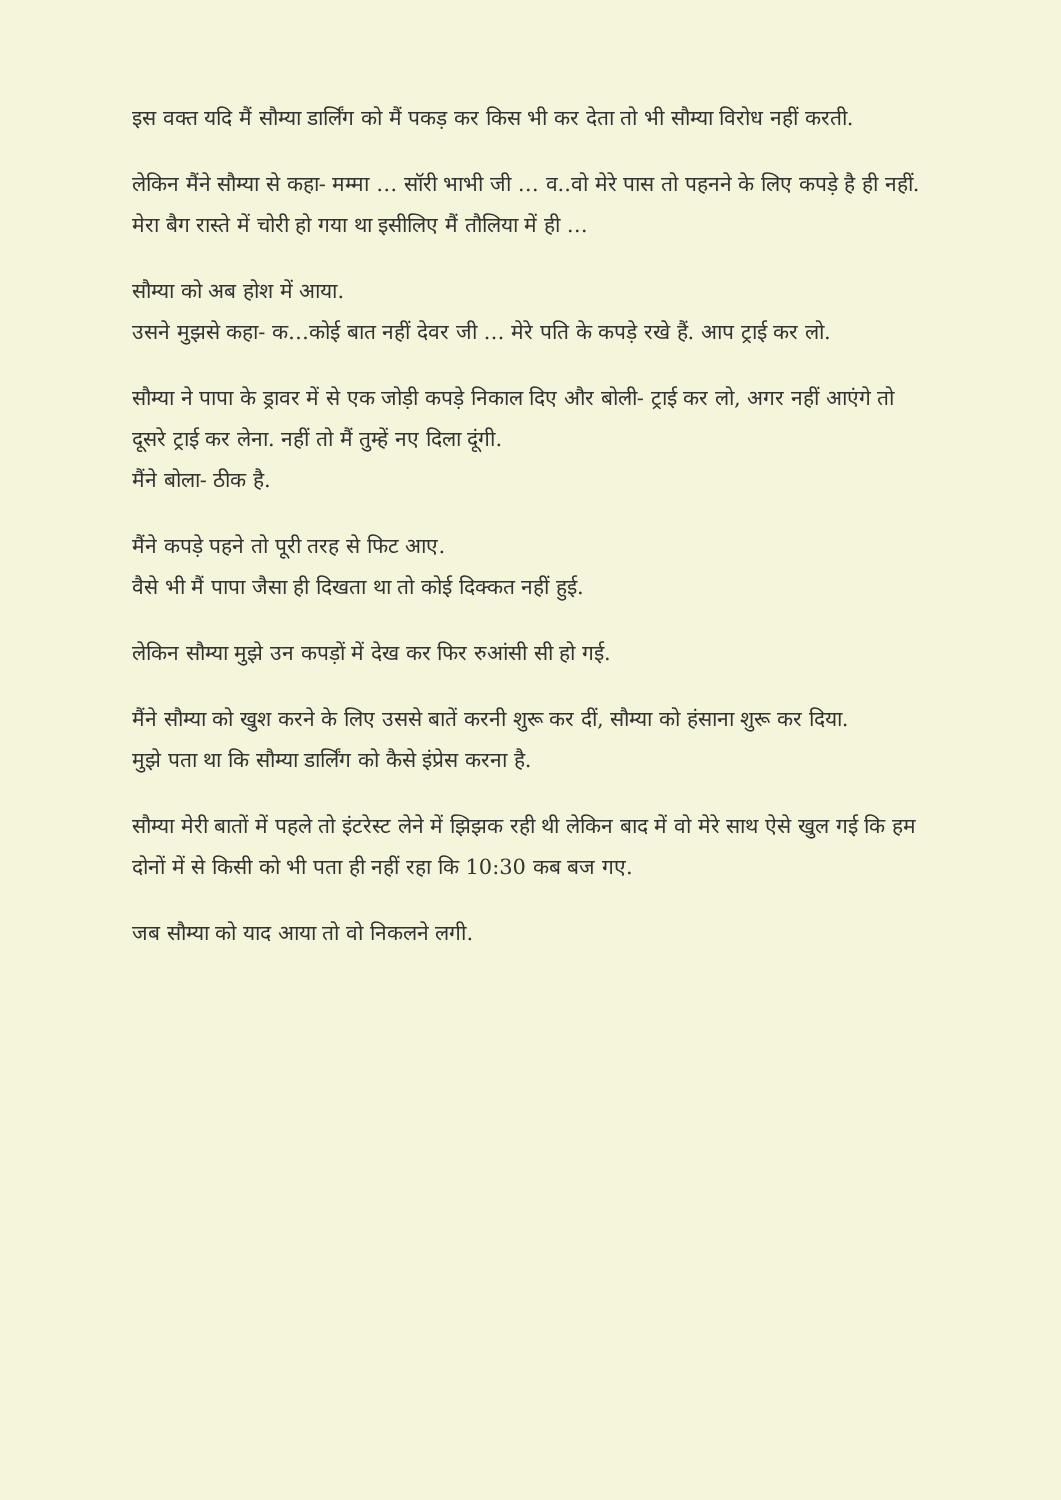इस वक्त यदि मैं सौम्या डार्लिंग को मैं पकड़ कर किस भी कर देता तो भी सौम्या विरोध नहीं करती.
लेकिन मैंने सौम्या से कहा- मम्मा … सॉरी भाभी जी … व..वो मेरे पास तो पहनने के लिए कपड़े है ही नहीं. मेरा बैग रास्ते में चोरी हो गया था इसीलिए मैं तौलिया में ही …
सौम्या को अब होश में आया.
उसने मुझसे कहा- क…कोई बात नहीं देवर जी … मेरे पति के कपड़े रखे हैं. आप ट्राई कर लो.
सौम्या ने पापा के ड्रावर में से एक जोड़ी कपड़े निकाल दिए और बोली- ट्राई कर लो, अगर नहीं आएंगे तो दूसरे ट्राई कर लेना. नहीं तो मैं तुम्हें नए दिला दूंगी.
मैंने बोला- ठीक है.
मैंने कपड़े पहने तो पूरी तरह से फिट आए.
वैसे भी मैं पापा जैसा ही दिखता था तो कोई दिक्कत नहीं हुई.
लेकिन सौम्या मुझे उन कपड़ों में देख कर फिर रुआंसी सी हो गई.
मैंने सौम्या को खुश करने के लिए उससे बातें करनी शुरू कर दीं, सौम्या को हंसाना शुरू कर दिया.
मुझे पता था कि सौम्या डार्लिंग को कैसे इंप्रेस करना है.
सौम्या मेरी बातों में पहले तो इंटरेस्ट लेने में झिझक रही थी लेकिन बाद में वो मेरे साथ ऐसे खुल गई कि हम दोनों में से किसी को भी पता ही नहीं रहा कि 10:30 कब बज गए.
जब सौम्या को याद आया तो वो निकलने लगी.